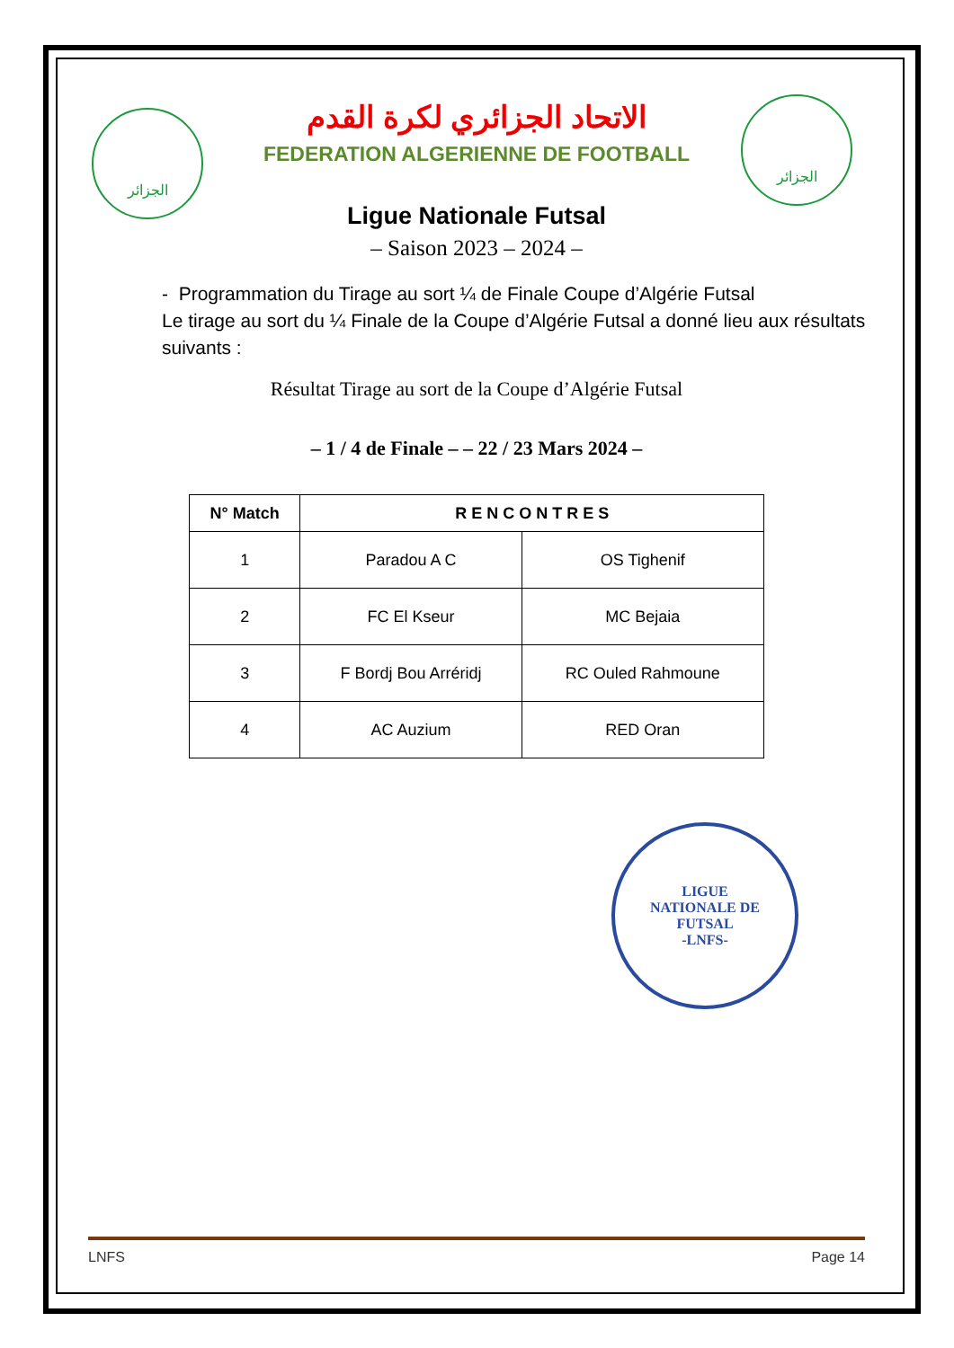الجزائر
الجزائر
LIGUE
NATIONALE DE
FUTSAL
-LNFS-
الاتحاد الجزائري لكرة القدم
FEDERATION ALGERIENNE DE FOOTBALL
Ligue Nationale Futsal
– Saison 2023 – 2024 –
- Programmation du Tirage au sort ¼ de Finale Coupe d’Algérie Futsal
Le tirage au sort du ¼ Finale de la Coupe d’Algérie Futsal a donné lieu aux résultats suivants :
Résultat Tirage au sort de la Coupe d’Algérie Futsal
– 1 / 4 de Finale – – 22 / 23 Mars 2024 –
| N° Match | R E N C O N T R E S | |
| --- | --- | --- |
| 1 | Paradou A C | OS Tighenif |
| 2 | FC El Kseur | MC Bejaia |
| 3 | F Bordj Bou Arréridj | RC Ouled Rahmoune |
| 4 | AC Auzium | RED Oran |
LNFS Page 14